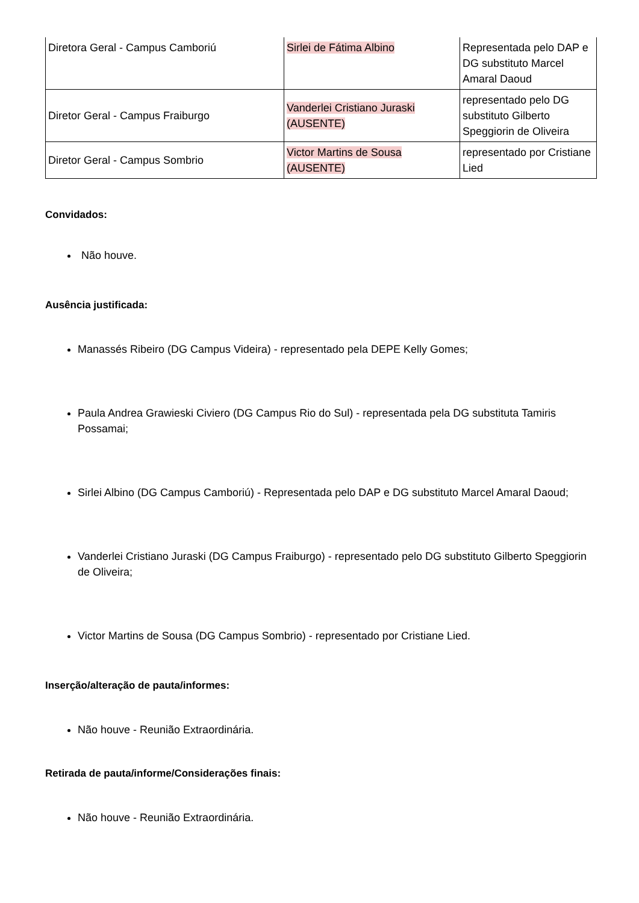| Diretora Geral - Campus Camboriú | Sirlei de Fátima Albino | Representada pelo DAP e DG substituto Marcel Amaral Daoud |
| Diretor Geral - Campus Fraiburgo | Vanderlei Cristiano Juraski (AUSENTE) | representado pelo DG substituto Gilberto Speggiorin de Oliveira |
| Diretor Geral - Campus Sombrio | Victor Martins de Sousa (AUSENTE) | representado por Cristiane Lied |
Convidados:
Não houve.
Ausência justificada:
Manassés Ribeiro (DG Campus Videira) - representado pela DEPE Kelly Gomes;
Paula Andrea Grawieski Civiero (DG Campus Rio do Sul) - representada pela DG substituta Tamiris Possamai;
Sirlei Albino (DG Campus Camboriú) - Representada pelo DAP e DG substituto Marcel Amaral Daoud;
Vanderlei Cristiano Juraski (DG Campus Fraiburgo) - representado pelo DG substituto Gilberto Speggiorin de Oliveira;
Victor Martins de Sousa (DG Campus Sombrio) - representado por Cristiane Lied.
Inserção/alteração de pauta/informes:
Não houve - Reunião Extraordinária.
Retirada de pauta/informe/Considerações finais:
Não houve - Reunião Extraordinária.